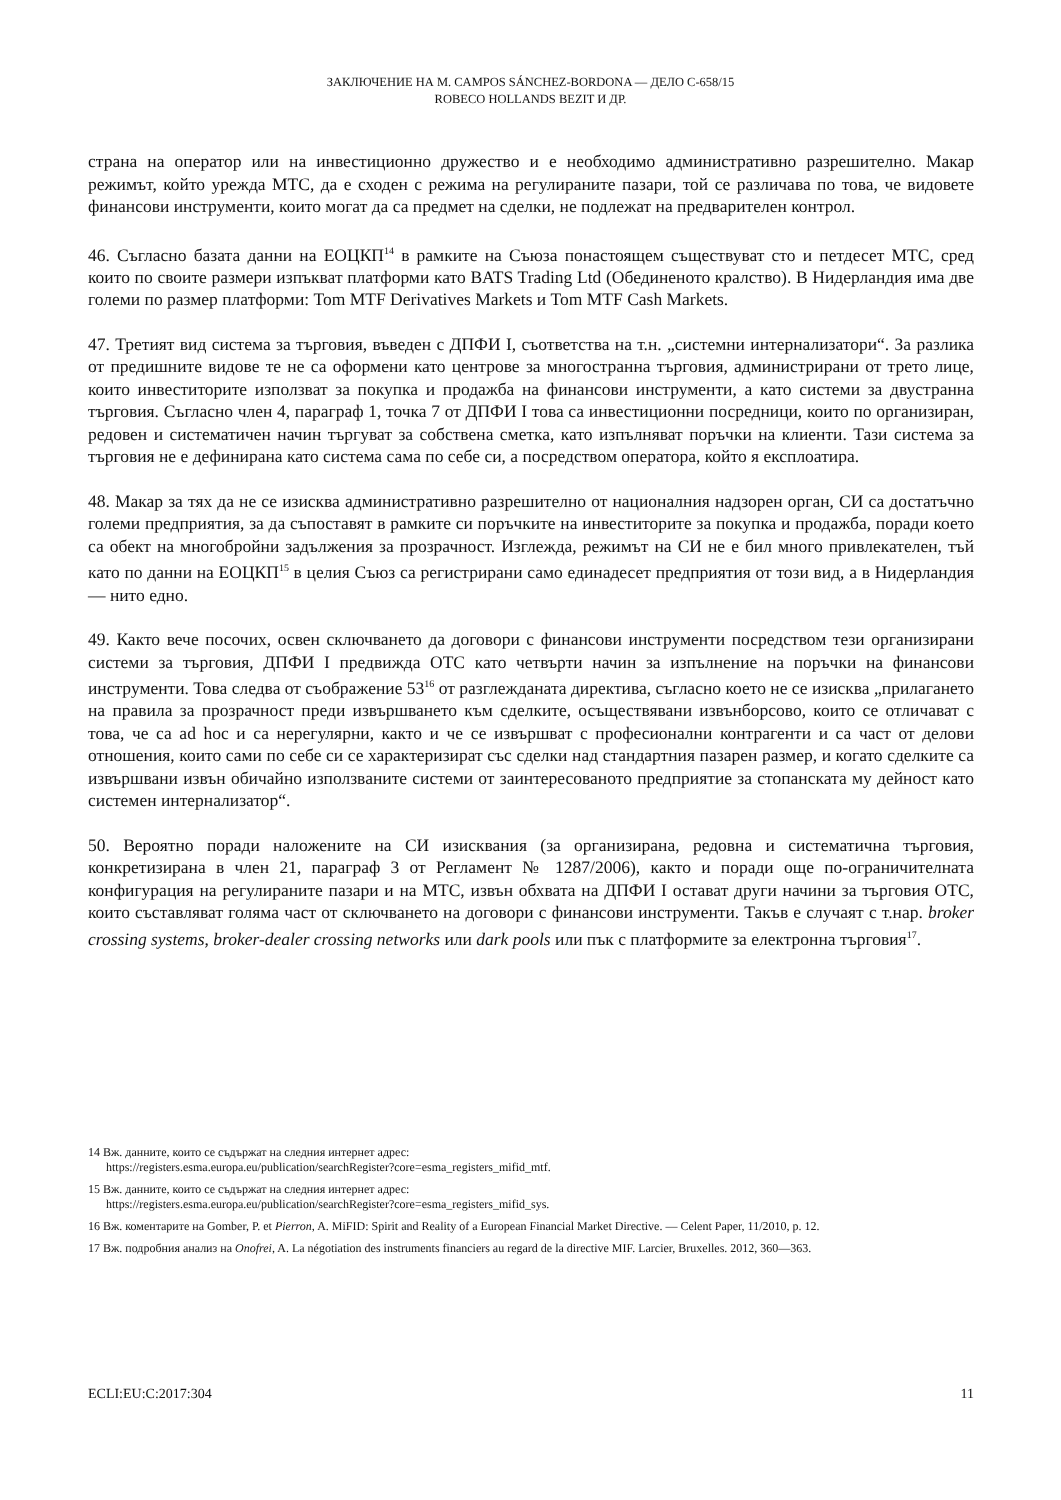ЗАКЛЮЧЕНИЕ НА М. CAMPOS SÁNCHEZ-BORDONA — ДЕЛО C-658/15
ROBECO HOLLANDS BEZIT И ДР.
страна на оператор или на инвестиционно дружество и е необходимо административно разрешително. Макар режимът, който урежда МТС, да е сходен с режима на регулираните пазари, той се различава по това, че видовете финансови инструменти, които могат да са предмет на сделки, не подлежат на предварителен контрол.
46. Съгласно базата данни на ЕОЦКП<sup>14</sup> в рамките на Съюза понастоящем съществуват сто и петдесет МТС, сред които по своите размери изпъкват платформи като BATS Trading Ltd (Обединеното кралство). В Нидерландия има две големи по размер платформи: Tom MTF Derivatives Markets и Tom MTF Cash Markets.
47. Третият вид система за търговия, въведен с ДПФИ I, съответства на т.н. „системни интернализатори“. За разлика от предишните видове те не са оформени като центрове за многостранна търговия, администрирани от трето лице, които инвеститорите използват за покупка и продажба на финансови инструменти, а като системи за двустранна търговия. Съгласно член 4, параграф 1, точка 7 от ДПФИ I това са инвестиционни посредници, които по организиран, редовен и систематичен начин търгуват за собствена сметка, като изпълняват поръчки на клиенти. Тази система за търговия не е дефинирана като система сама по себе си, а посредством оператора, който я експлоатира.
48. Макар за тях да не се изисква административно разрешително от националния надзорен орган, СИ са достатъчно големи предприятия, за да съпоставят в рамките си поръчките на инвеститорите за покупка и продажба, поради което са обект на многобройни задължения за прозрачност. Изглежда, режимът на СИ не е бил много привлекателен, тъй като по данни на ЕОЦКП<sup>15</sup> в целия Съюз са регистрирани само единадесет предприятия от този вид, а в Нидерландия — нито едно.
49. Както вече посочих, освен сключването да договори с финансови инструменти посредством тези организирани системи за търговия, ДПФИ I предвижда ОТС като четвърти начин за изпълнение на поръчки на финансови инструменти. Това следва от съображение 53<sup>16</sup> от разглежданата директива, съгласно което не се изисква „прилагането на правила за прозрачност преди извършването към сделките, осъществявани извънборсово, които се отличават с това, че са ad hoc и са нерегулярни, както и че се извършват с професионални контрагенти и са част от делови отношения, които сами по себе си се характеризират със сделки над стандартния пазарен размер, и когато сделките са извършвани извън обичайно използваните системи от заинтересованото предприятие за стопанската му дейност като системен интернализатор“.
50. Вероятно поради наложените на СИ изисквания (за организирана, редовна и систематична търговия, конкретизирана в член 21, параграф 3 от Регламент № 1287/2006), както и поради още по-ограничителната конфигурация на регулираните пазари и на МТС, извън обхвата на ДПФИ I остават други начини за търговия ОТС, които съставляват голяма част от сключването на договори с финансови инструменти. Такъв е случаят с т.нар. broker crossing systems, broker-dealer crossing networks или dark pools или пък с платформите за електронна търговия<sup>17</sup>.
14 Вж. данните, които се съдържат на следния интернет адрес:
https://registers.esma.europa.eu/publication/searchRegister?core=esma_registers_mifid_mtf.
15 Вж. данните, които се съдържат на следния интернет адрес:
https://registers.esma.europa.eu/publication/searchRegister?core=esma_registers_mifid_sys.
16 Вж. коментарите на Gomber, P. et Pierron, A. MiFID: Spirit and Reality of a European Financial Market Directive. — Celent Paper, 11/2010, p. 12.
17 Вж. подробния анализ на Onofrei, A. La négotiation des instruments financiers au regard de la directive MIF. Larcier, Bruxelles. 2012, 360—363.
ECLI:EU:C:2017:304 11